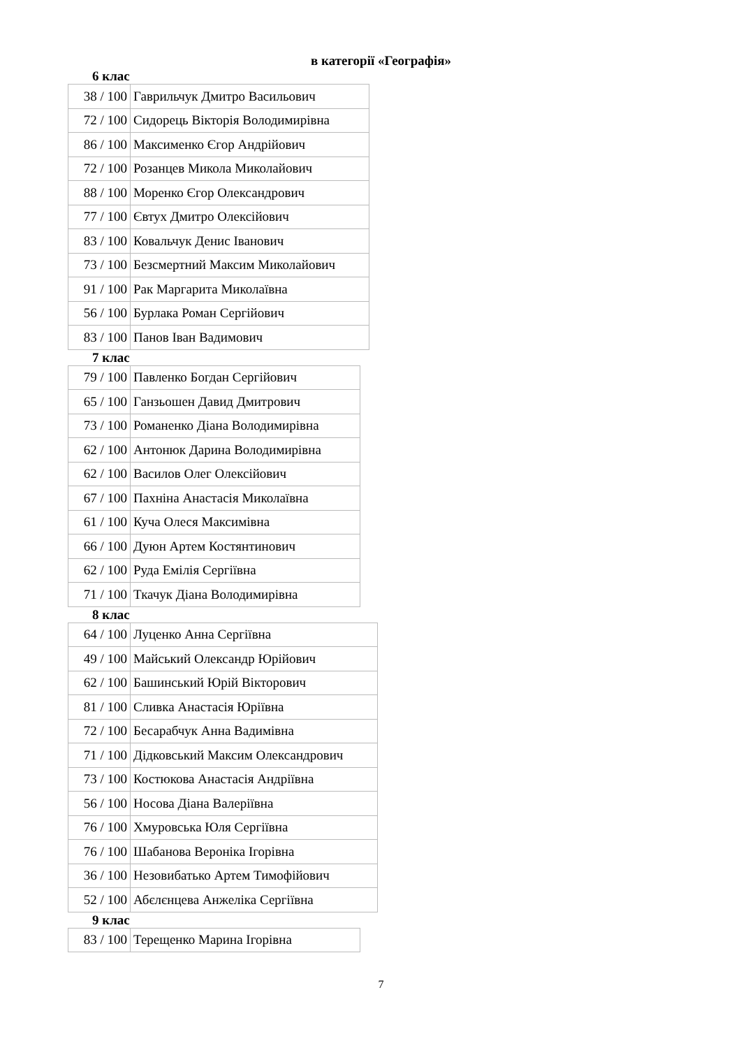в категорії «Географія»
6 клас
| 38 / 100 | Гаврильчук Дмитро Васильович |
| 72 / 100 | Сидорець Вікторія Володимирівна |
| 86 / 100 | Максименко Єгор Андрійович |
| 72 / 100 | Розанцев Микола Миколайович |
| 88 / 100 | Моренко Єгор Олександрович |
| 77 / 100 | Євтух Дмитро Олексійович |
| 83 / 100 | Ковальчук Денис Іванович |
| 73 / 100 | Безсмертний Максим Миколайович |
| 91 / 100 | Рак Маргарита Миколаївна |
| 56 / 100 | Бурлака Роман Сергійович |
| 83 / 100 | Панов Іван Вадимович |
7 клас
| 79 / 100 | Павленко Богдан Сергійович |
| 65 / 100 | Ганзьошен Давид Дмитрович |
| 73 / 100 | Романенко Діана Володимирівна |
| 62 / 100 | Антонюк Дарина Володимирівна |
| 62 / 100 | Василов Олег Олексійович |
| 67 / 100 | Пахніна Анастасія Миколаївна |
| 61 / 100 | Куча Олеся Максимівна |
| 66 / 100 | Дуюн Артем Костянтинович |
| 62 / 100 | Руда Емілія Сергіївна |
| 71 / 100 | Ткачук Діана Володимирівна |
8 клас
| 64 / 100 | Луценко Анна Сергіївна |
| 49 / 100 | Майський Олександр Юрійович |
| 62 / 100 | Башинський Юрій Вікторович |
| 81 / 100 | Сливка Анастасія Юріївна |
| 72 / 100 | Бесарабчук Анна Вадимівна |
| 71 / 100 | Дідковський Максим Олександрович |
| 73 / 100 | Костюкова Анастасія Андріївна |
| 56 / 100 | Носова Діана Валеріївна |
| 76 / 100 | Хмуровська Юля Сергіївна |
| 76 / 100 | Шабанова Вероніка Ігорівна |
| 36 / 100 | Незовибатько Артем Тимофійович |
| 52 / 100 | Абєлєнцева Анжеліка Сергіївна |
9 клас
| 83 / 100 | Терещенко Марина Ігорівна |
7